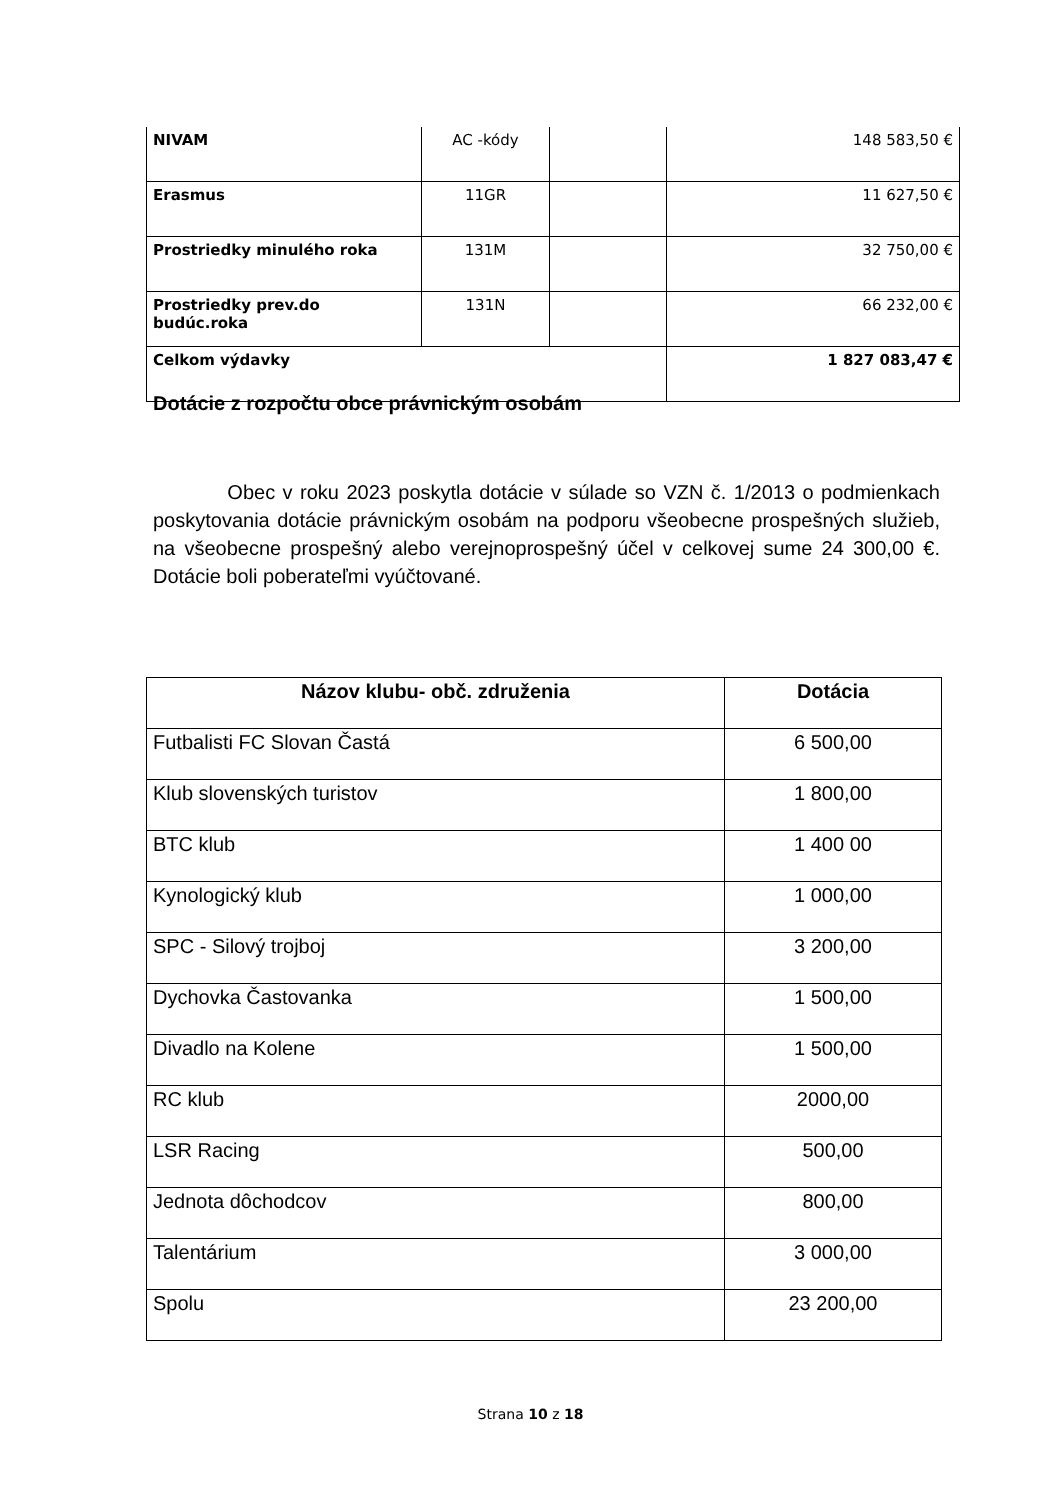| NIVAM | AC -kódy | | 148 583,50 € |
| Erasmus | 11GR | | 11 627,50 € |
| Prostriedky minulého roka | 131M | | 32 750,00 € |
| Prostriedky prev.do budúc.roka | 131N | | 66 232,00 € |
| Celkom výdavky | | | 1 827 083,47 € |
Dotácie z rozpočtu obce právnickým osobám
Obec v roku 2023 poskytla dotácie v súlade so VZN č. 1/2013 o podmienkach poskytovania dotácie právnickým osobám na podporu všeobecne prospešných služieb, na všeobecne prospešný alebo verejnoprospešný účel v celkovej sume 24 300,00 €. Dotácie boli poberateľmi vyúčtované.
| Názov klubu- obč. združenia | Dotácia |
| --- | --- |
| Futbalisti FC Slovan Častá | 6 500,00 |
| Klub slovenských turistov | 1 800,00 |
| BTC klub | 1 400 00 |
| Kynologický klub | 1 000,00 |
| SPC - Silový trojboj | 3 200,00 |
| Dychovka Častovanka | 1 500,00 |
| Divadlo na Kolene | 1 500,00 |
| RC klub | 2000,00 |
| LSR Racing | 500,00 |
| Jednota dôchodcov | 800,00 |
| Talentárium | 3 000,00 |
| Spolu | 23 200,00 |
Strana 10 z 18